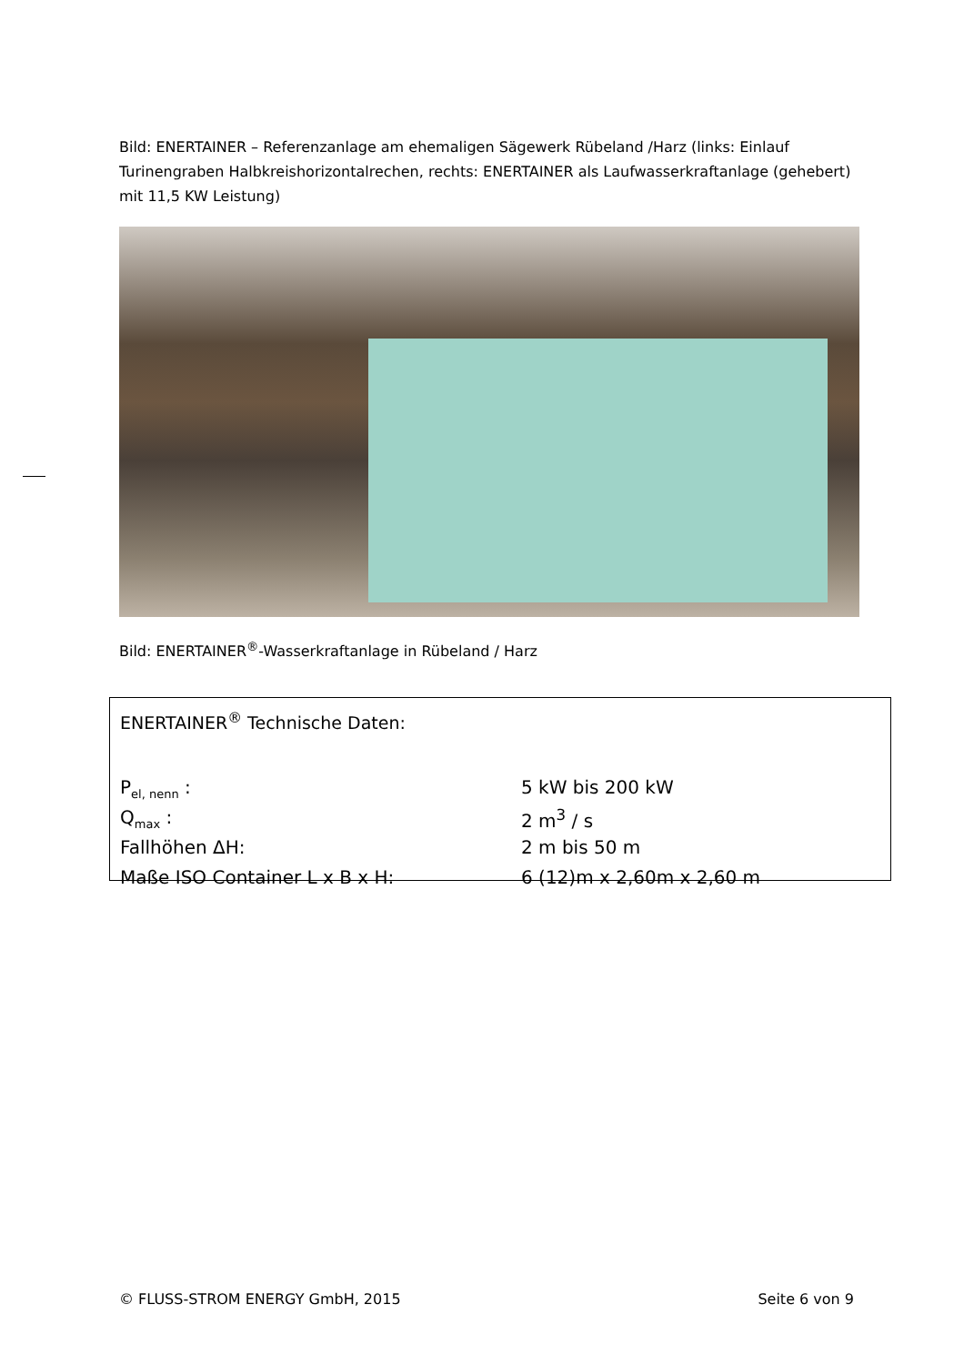Bild: ENERTAINER – Referenzanlage am ehemaligen Sägewerk Rübeland /Harz (links: Einlauf Turinengraben Halbkreishorizontalrechen, rechts: ENERTAINER als Laufwasserkraftanlage (gehebert) mit 11,5 KW Leistung)
Bild: ENERTAINER<sup>®</sup>-Wasserkraftanlage in Rübeland / Harz
ENERTAINER<sup>®</sup> Technische Daten:
| P<sub>el, nenn</sub> : | 5 kW bis 200 kW |
| Q<sub>max</sub> : | 2 m<sup>3</sup> / s |
| Fallhöhen ΔH: | 2 m bis 50 m |
| Maße ISO Container L x B x H: | 6 (12)m x 2,60m x 2,60 m |
© FLUSS-STROM ENERGY GmbH, 2015 Seite 6 von 9